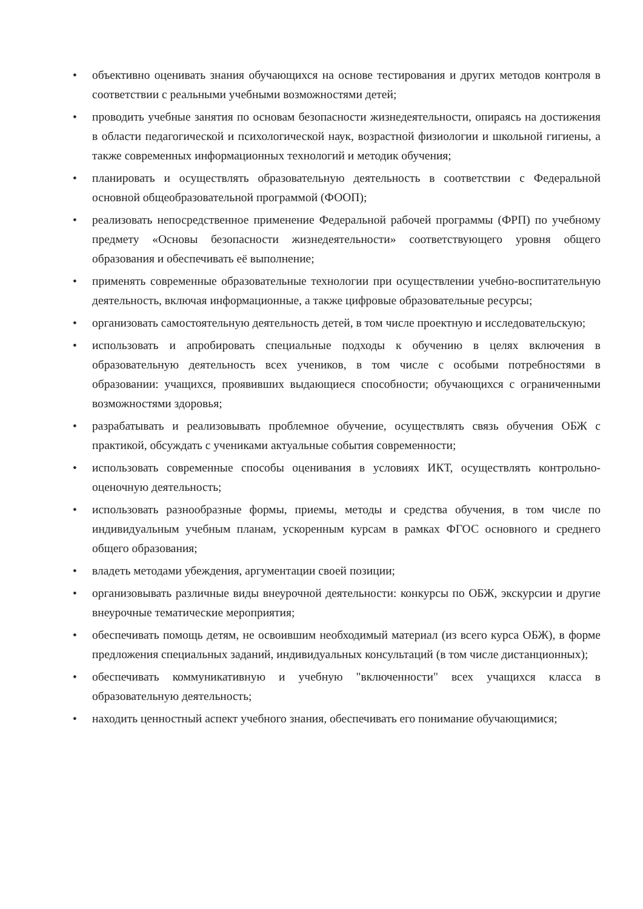• объективно оценивать знания обучающихся на основе тестирования и других методов контроля в соответствии с реальными учебными возможностями детей;
• проводить учебные занятия по основам безопасности жизнедеятельности, опираясь на достижения в области педагогической и психологической наук, возрастной физиологии и школьной гигиены, а также современных информационных технологий и методик обучения;
• планировать и осуществлять образовательную деятельность в соответствии с Федеральной основной общеобразовательной программой (ФООП);
• реализовать непосредственное применение Федеральной рабочей программы (ФРП) по учебному предмету «Основы безопасности жизнедеятельности» соответствующего уровня общего образования и обеспечивать её выполнение;
• применять современные образовательные технологии при осуществлении учебно-воспитательную деятельность, включая информационные, а также цифровые образовательные ресурсы;
• организовать самостоятельную деятельность детей, в том числе проектную и исследовательскую;
• использовать и апробировать специальные подходы к обучению в целях включения в образовательную деятельность всех учеников, в том числе с особыми потребностями в образовании: учащихся, проявивших выдающиеся способности; обучающихся с ограниченными возможностями здоровья;
• разрабатывать и реализовывать проблемное обучение, осуществлять связь обучения ОБЖ с практикой, обсуждать с учениками актуальные события современности;
• использовать современные способы оценивания в условиях ИКТ, осуществлять контрольно-оценочную деятельность;
• использовать разнообразные формы, приемы, методы и средства обучения, в том числе по индивидуальным учебным планам, ускоренным курсам в рамках ФГОС основного и среднего общего образования;
• владеть методами убеждения, аргументации своей позиции;
• организовывать различные виды внеурочной деятельности: конкурсы по ОБЖ, экскурсии и другие внеурочные тематические мероприятия;
• обеспечивать помощь детям, не освоившим необходимый материал (из всего курса ОБЖ), в форме предложения специальных заданий, индивидуальных консультаций (в том числе дистанционных);
• обеспечивать коммуникативную и учебную "включенности" всех учащихся класса в образовательную деятельность;
• находить ценностный аспект учебного знания, обеспечивать его понимание обучающимися;